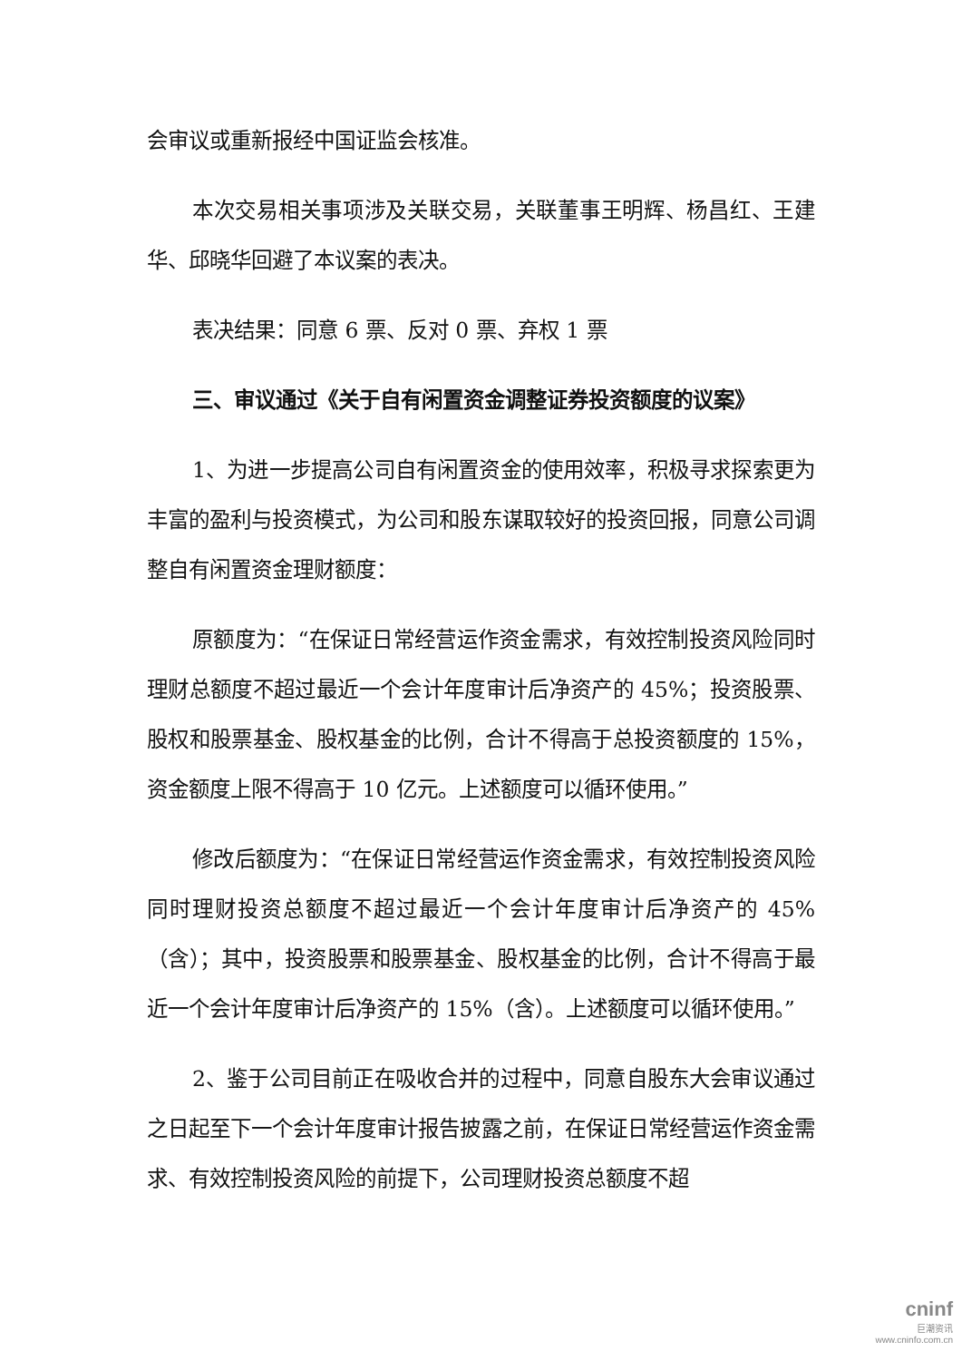会审议或重新报经中国证监会核准。
本次交易相关事项涉及关联交易，关联董事王明辉、杨昌红、王建华、邱晓华回避了本议案的表决。
表决结果：同意 6 票、反对 0 票、弃权 1 票
三、审议通过《关于自有闲置资金调整证券投资额度的议案》
1、为进一步提高公司自有闲置资金的使用效率，积极寻求探索更为丰富的盈利与投资模式，为公司和股东谋取较好的投资回报，同意公司调整自有闲置资金理财额度：
原额度为：“在保证日常经营运作资金需求，有效控制投资风险同时理财总额度不超过最近一个会计年度审计后净资产的 45%；投资股票、股权和股票基金、股权基金的比例，合计不得高于总投资额度的 15%，资金额度上限不得高于 10 亿元。上述额度可以循环使用。”
修改后额度为：“在保证日常经营运作资金需求，有效控制投资风险同时理财投资总额度不超过最近一个会计年度审计后净资产的 45%（含）；其中，投资股票和股票基金、股权基金的比例，合计不得高于最近一个会计年度审计后净资产的 15%（含）。上述额度可以循环使用。”
2、鉴于公司目前正在吸收合并的过程中，同意自股东大会审议通过之日起至下一个会计年度审计报告披露之前，在保证日常经营运作资金需求、有效控制投资风险的前提下，公司理财投资总额度不超
cninf
巨潮资讯
www.cninfo.com.cn